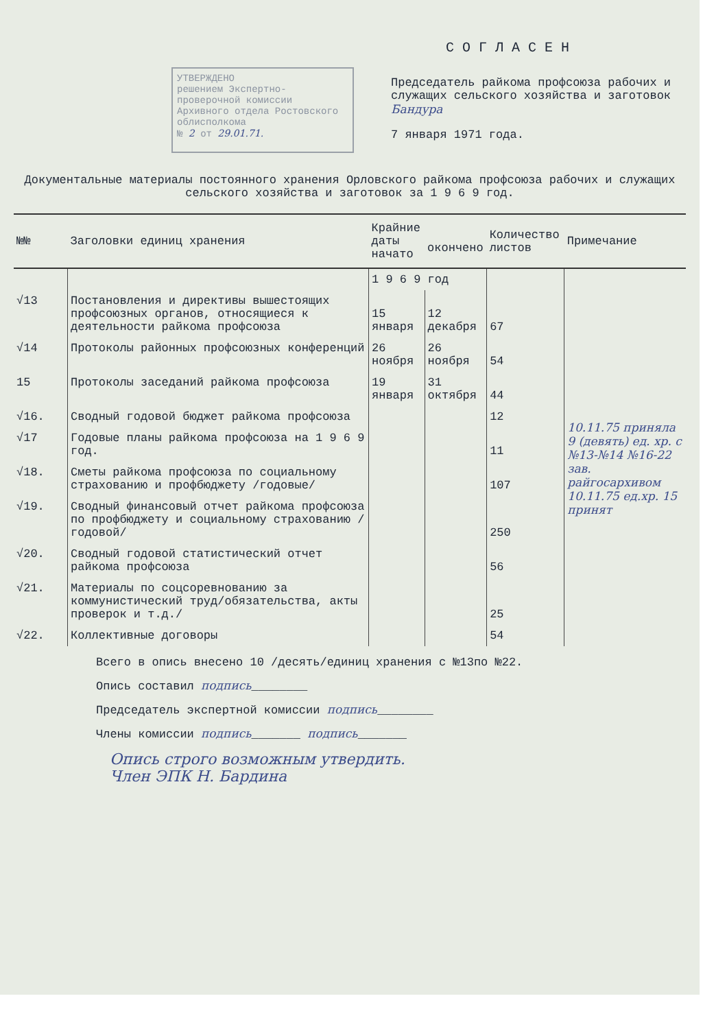УТВЕРЖДЕНО
решением Экспертно-проверочной комиссии Архивного отдела Ростовского облисполкома
№ 2 от 29.01.71.
СОГЛАСЕН
Председатель райкома профсоюза рабочих и служащих сельского хозяйства и заготовок Бандура
7 января 1971 года.
Документальные материалы постоянного хранения Орловского райкома профсоюза рабочих и служащих сельского хозяйства и заготовок за 1 9 6 9 год.
| №№ | Заголовки единиц хранения | Крайние даты начато | окончено | Количество листов | Примечание |
| --- | --- | --- | --- | --- | --- |
| | | 1 9 6 9 год | | | |
| √13 | Постановления и директивы вышестоящих профсоюзных органов, относящиеся к деятельности райкома профсоюза | 15 января | 12 декабря | 67 | 10.11.75 приняла 9 (девять) ед. хр. с №13-№14 №16-22 зав. райгосархивом 10.11.75 ед.хр. 15 принят |
| √14 | Протоколы районных профсоюзных конференций | 26 ноября | 26 ноября | 54 | |
| 15 | Протоколы заседаний райкома профсоюза | 19 января | 31 октября | 44 | |
| √16. | Сводный годовой бюджет райкома профсоюза | | | 12 | |
| √17 | Годовые планы райкома профсоюза на 1 9 6 9 год. | | | 11 | |
| √18. | Сметы райкома профсоюза по социальному страхованию и профбюджету /годовые/ | | | 107 | |
| √19. | Сводный финансовый отчет райкома профсоюза по профбюджету и социальному страхованию /годовой/ | | | 250 | |
| √20. | Сводный годовой статистический отчет райкома профсоюза | | | 56 | |
| √21. | Материалы по соцсоревнованию за коммунистический труд/обязательства, акты проверок и т.д./ | | | 25 | |
| √22. | Коллективные договоры | | | 54 | |
Всего в опись внесено 10 /десять/единиц хранения с №13по №22.
Опись составил подпись________
Председатель экспертной комиссии подпись________
Члены комиссии подпись_______ подпись_______
Опись строго возможным утвердить.
Член ЭПК Н. Бардина